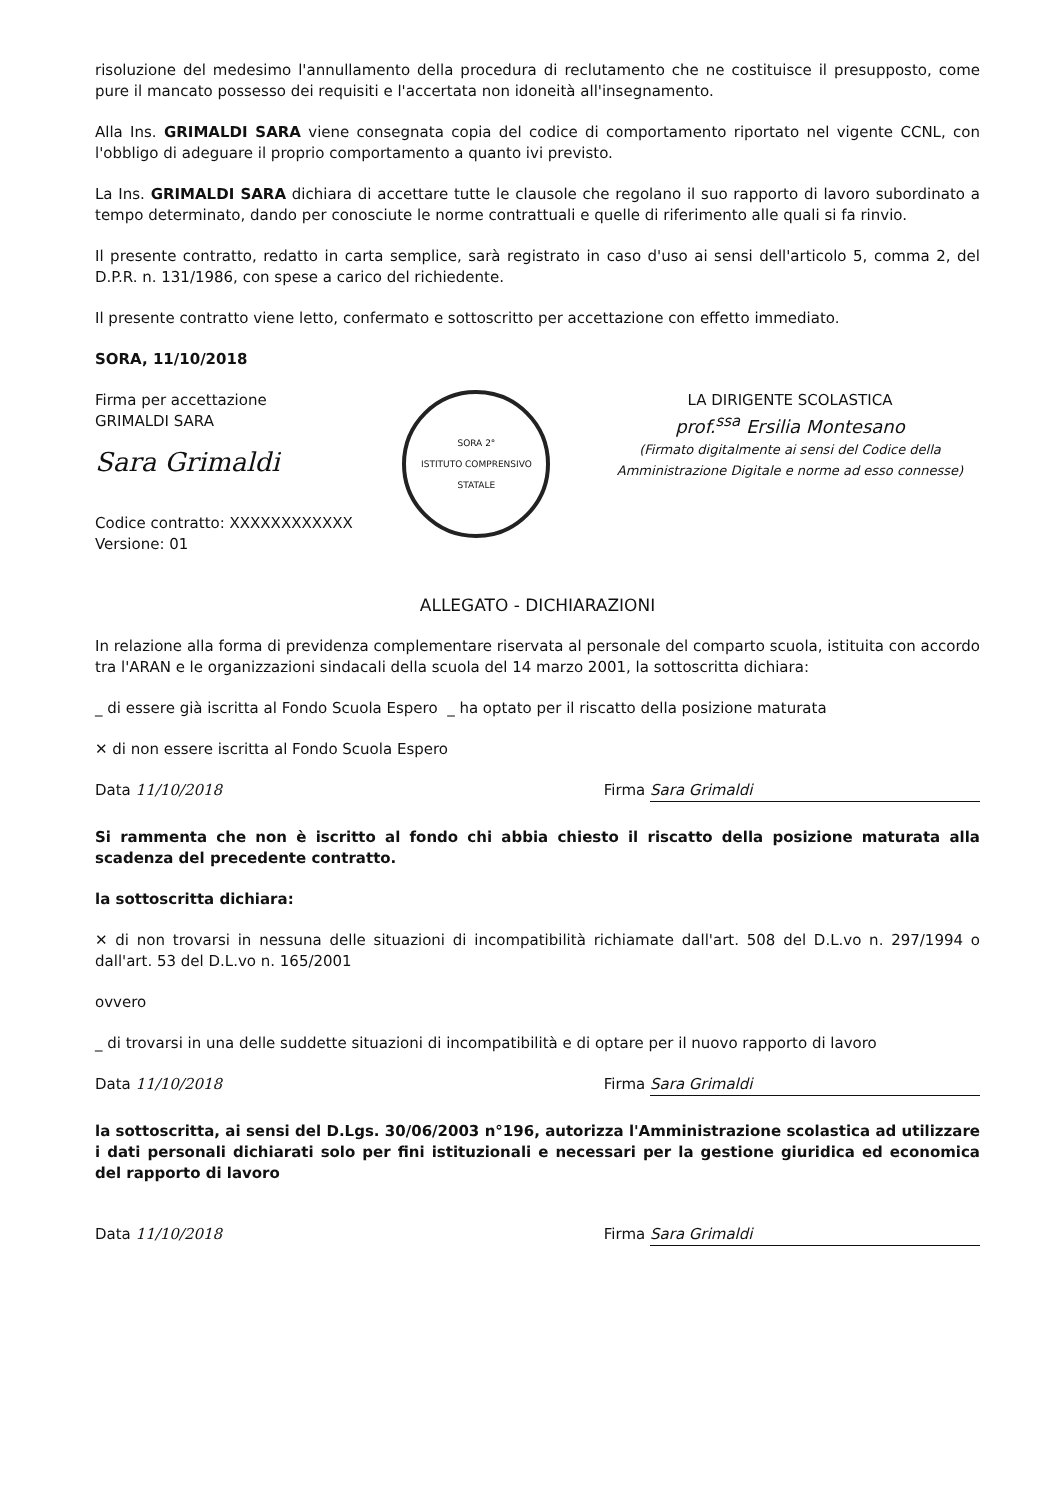risoluzione del medesimo l'annullamento della procedura di reclutamento che ne costituisce il presupposto, come pure il mancato possesso dei requisiti e l'accertata non idoneità all'insegnamento.
Alla Ins. GRIMALDI SARA viene consegnata copia del codice di comportamento riportato nel vigente CCNL, con l'obbligo di adeguare il proprio comportamento a quanto ivi previsto.
La Ins. GRIMALDI SARA dichiara di accettare tutte le clausole che regolano il suo rapporto di lavoro subordinato a tempo determinato, dando per conosciute le norme contrattuali e quelle di riferimento alle quali si fa rinvio.
Il presente contratto, redatto in carta semplice, sarà registrato in caso d'uso ai sensi dell'articolo 5, comma 2, del D.P.R. n. 131/1986, con spese a carico del richiedente.
Il presente contratto viene letto, confermato e sottoscritto per accettazione con effetto immediato.
SORA, 11/10/2018
Firma per accettazione
GRIMALDI SARA
Sara Grimaldi
Codice contratto: XXXXXXXXXXXX
Versione: 01
SORA 2°
ISTITUTO COMPRENSIVO STATALE
LA DIRIGENTE SCOLASTICA
prof.<sup>ssa</sup> Ersilia Montesano
(Firmato digitalmente ai sensi del Codice della Amministrazione Digitale e norme ad esso connesse)
ALLEGATO - DICHIARAZIONI
In relazione alla forma di previdenza complementare riservata al personale del comparto scuola, istituita con accordo tra l'ARAN e le organizzazioni sindacali della scuola del 14 marzo 2001, la sottoscritta dichiara:
_ di essere già iscritta al Fondo Scuola Espero _ ha optato per il riscatto della posizione maturata
✕ di non essere iscritta al Fondo Scuola Espero
Data 11/10/2018 Firma Sara Grimaldi
Si rammenta che non è iscritto al fondo chi abbia chiesto il riscatto della posizione maturata alla scadenza del precedente contratto.
la sottoscritta dichiara:
✕ di non trovarsi in nessuna delle situazioni di incompatibilità richiamate dall'art. 508 del D.L.vo n. 297/1994 o dall'art. 53 del D.L.vo n. 165/2001
ovvero
_ di trovarsi in una delle suddette situazioni di incompatibilità e di optare per il nuovo rapporto di lavoro
Data 11/10/2018 Firma Sara Grimaldi
la sottoscritta, ai sensi del D.Lgs. 30/06/2003 n°196, autorizza l'Amministrazione scolastica ad utilizzare i dati personali dichiarati solo per fini istituzionali e necessari per la gestione giuridica ed economica del rapporto di lavoro
Data 11/10/2018 Firma Sara Grimaldi